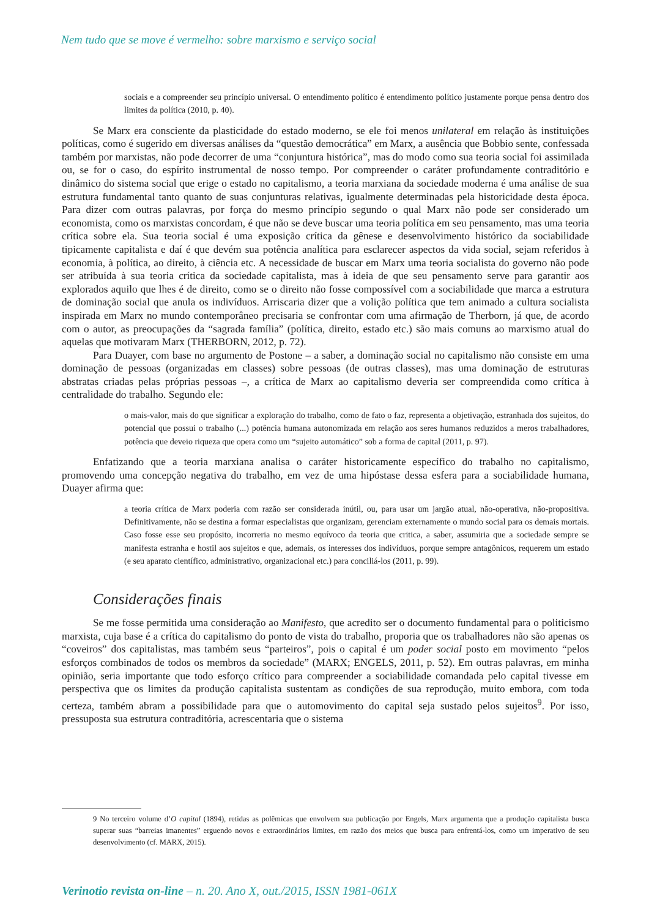Nem tudo que se move é vermelho: sobre marxismo e serviço social
sociais e a compreender seu princípio universal. O entendimento político é entendimento político justamente porque pensa dentro dos limites da política (2010, p. 40).
Se Marx era consciente da plasticidade do estado moderno, se ele foi menos unilateral em relação às instituições políticas, como é sugerido em diversas análises da “questão democrática” em Marx, a ausência que Bobbio sente, confessada também por marxistas, não pode decorrer de uma “conjuntura histórica”, mas do modo como sua teoria social foi assimilada ou, se for o caso, do espírito instrumental de nosso tempo. Por compreender o caráter profundamente contraditório e dinâmico do sistema social que erige o estado no capitalismo, a teoria marxiana da sociedade moderna é uma análise de sua estrutura fundamental tanto quanto de suas conjunturas relativas, igualmente determinadas pela historicidade desta época. Para dizer com outras palavras, por força do mesmo princípio segundo o qual Marx não pode ser considerado um economista, como os marxistas concordam, é que não se deve buscar uma teoria política em seu pensamento, mas uma teoria crítica sobre ela. Sua teoria social é uma exposição crítica da gênese e desenvolvimento histórico da sociabilidade tipicamente capitalista e daí é que devém sua potência analítica para esclarecer aspectos da vida social, sejam referidos à economia, à política, ao direito, à ciência etc. A necessidade de buscar em Marx uma teoria socialista do governo não pode ser atribuída à sua teoria crítica da sociedade capitalista, mas à ideia de que seu pensamento serve para garantir aos explorados aquilo que lhes é de direito, como se o direito não fosse compossível com a sociabilidade que marca a estrutura de dominação social que anula os indivíduos. Arriscaria dizer que a volição política que tem animado a cultura socialista inspirada em Marx no mundo contemporâneo precisaria se confrontar com uma afirmação de Therborn, já que, de acordo com o autor, as preocupações da “sagrada família” (política, direito, estado etc.) são mais comuns ao marxismo atual do aquelas que motivaram Marx (THERBORN, 2012, p. 72).
Para Duayer, com base no argumento de Postone – a saber, a dominação social no capitalismo não consiste em uma dominação de pessoas (organizadas em classes) sobre pessoas (de outras classes), mas uma dominação de estruturas abstratas criadas pelas próprias pessoas –, a crítica de Marx ao capitalismo deveria ser compreendida como crítica à centralidade do trabalho. Segundo ele:
o mais-valor, mais do que significar a exploração do trabalho, como de fato o faz, representa a objetivação, estranhada dos sujeitos, do potencial que possui o trabalho (...) potência humana autonomizada em relação aos seres humanos reduzidos a meros trabalhadores, potência que deveio riqueza que opera como um “sujeito automático” sob a forma de capital (2011, p. 97).
Enfatizando que a teoria marxiana analisa o caráter historicamente específico do trabalho no capitalismo, promovendo uma concepção negativa do trabalho, em vez de uma hipóstase dessa esfera para a sociabilidade humana, Duayer afirma que:
a teoria crítica de Marx poderia com razão ser considerada inútil, ou, para usar um jargão atual, não-operativa, não-propositiva. Definitivamente, não se destina a formar especialistas que organizam, gerenciam externamente o mundo social para os demais mortais. Caso fosse esse seu propósito, incorreria no mesmo equívoco da teoria que critica, a saber, assumiria que a sociedade sempre se manifesta estranha e hostil aos sujeitos e que, ademais, os interesses dos indivíduos, porque sempre antagônicos, requerem um estado (e seu aparato científico, administrativo, organizacional etc.) para conciliá-los (2011, p. 99).
Considerações finais
Se me fosse permitida uma consideração ao Manifesto, que acredito ser o documento fundamental para o politicismo marxista, cuja base é a crítica do capitalismo do ponto de vista do trabalho, proporia que os trabalhadores não são apenas os “coveiros” dos capitalistas, mas também seus “parteiros”, pois o capital é um poder social posto em movimento “pelos esforços combinados de todos os membros da sociedade” (MARX; ENGELS, 2011, p. 52). Em outras palavras, em minha opinião, seria importante que todo esforço crítico para compreender a sociabilidade comandada pelo capital tivesse em perspectiva que os limites da produção capitalista sustentam as condições de sua reprodução, muito embora, com toda certeza, também abram a possibilidade para que o automovimento do capital seja sustado pelos sujeitos<sup>9</sup>. Por isso, pressuposta sua estrutura contraditória, acrescentaria que o sistema
9 No terceiro volume d’O capital (1894), retidas as polêmicas que envolvem sua publicação por Engels, Marx argumenta que a produção capitalista busca superar suas “barreias imanentes” erguendo novos e extraordinários limites, em razão dos meios que busca para enfrentá-los, como um imperativo de seu desenvolvimento (cf. MARX, 2015).
Verinotio revista on-line – n. 20. Ano X, out./2015, ISSN 1981-061X